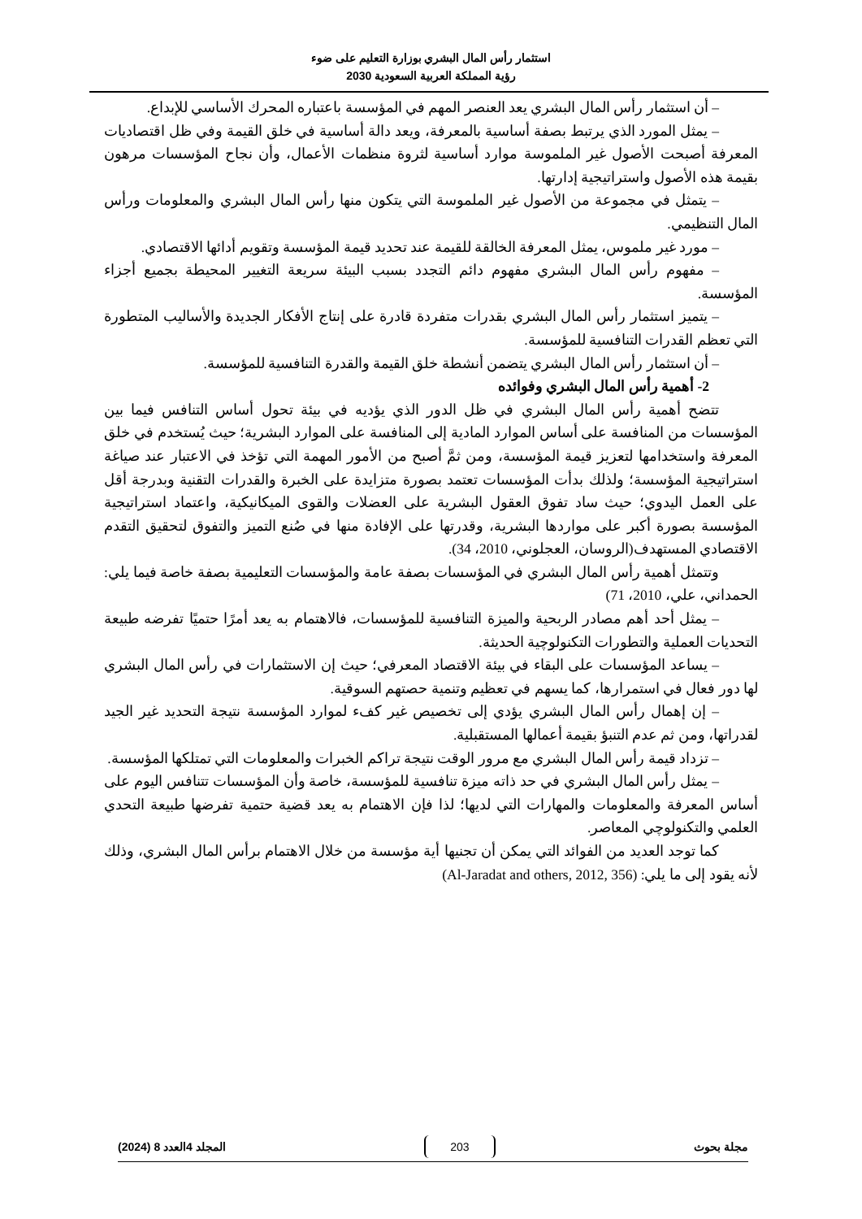استثمار رأس المال البشري بوزارة التعليم على ضوء
رؤية المملكة العربية السعودية 2030
– أن استثمار رأس المال البشري يعد العنصر المهم في المؤسسة باعتباره المحرك الأساسي للإبداع.
– يمثل المورد الذي يرتبط بصفة أساسية بالمعرفة، ويعد دالة أساسية في خلق القيمة وفي ظل اقتصاديات المعرفة أصبحت الأصول غير الملموسة موارد أساسية لثروة منظمات الأعمال، وأن نجاح المؤسسات مرهون بقيمة هذه الأصول واستراتيجية إدارتها.
– يتمثل في مجموعة من الأصول غير الملموسة التي يتكون منها رأس المال البشري والمعلومات ورأس المال التنظيمي.
– مورد غير ملموس، يمثل المعرفة الخالقة للقيمة عند تحديد قيمة المؤسسة وتقويم أدائها الاقتصادي.
– مفهوم رأس المال البشري مفهوم دائم التجدد بسبب البيئة سريعة التغيير المحيطة بجميع أجزاء المؤسسة.
– يتميز استثمار رأس المال البشري بقدرات متفردة قادرة على إنتاج الأفكار الجديدة والأساليب المتطورة التي تعظم القدرات التنافسية للمؤسسة.
– أن استثمار رأس المال البشري يتضمن أنشطة خلق القيمة والقدرة التنافسية للمؤسسة.
2- أهمية رأس المال البشري وفوائده
تتضح أهمية رأس المال البشري في ظل الدور الذي يؤديه في بيئة تحول أساس التنافس فيما بين المؤسسات من المنافسة على أساس الموارد المادية إلى المنافسة على الموارد البشرية؛ حيث يُستخدم في خلق المعرفة واستخدامها لتعزيز قيمة المؤسسة، ومن ثمَّ أصبح من الأمور المهمة التي تؤخذ في الاعتبار عند صياغة استراتيجية المؤسسة؛ ولذلك بدأت المؤسسات تعتمد بصورة متزايدة على الخبرة والقدرات التقنية وبدرجة أقل على العمل اليدوي؛ حيث ساد تفوق العقول البشرية على العضلات والقوى الميكانيكية، واعتماد استراتيجية المؤسسة بصورة أكبر على مواردها البشرية، وقدرتها على الإفادة منها في صُنع التميز والتفوق لتحقيق التقدم الاقتصادي المستهدف(الروسان، العجلوني، 2010، 34).
وتتمثل أهمية رأس المال البشري في المؤسسات بصفة عامة والمؤسسات التعليمية بصفة خاصة فيما يلي: الحمداني، علي، 2010، 71)
– يمثل أحد أهم مصادر الربحية والميزة التنافسية للمؤسسات، فالاهتمام به يعد أمرًا حتميًا تفرضه طبيعة التحديات العملية والتطورات التكنولوچية الحديثة.
– يساعد المؤسسات على البقاء في بيئة الاقتصاد المعرفي؛ حيث إن الاستثمارات في رأس المال البشري لها دور فعال في استمرارها، كما يسهم في تعظيم وتنمية حصتهم السوقية.
– إن إهمال رأس المال البشري يؤدي إلى تخصيص غير كفء لموارد المؤسسة نتيجة التحديد غير الجيد لقدراتها، ومن ثم عدم التنبؤ بقيمة أعمالها المستقبلية.
– تزداد قيمة رأس المال البشري مع مرور الوقت نتيجة تراكم الخبرات والمعلومات التي تمتلكها المؤسسة.
– يمثل رأس المال البشري في حد ذاته ميزة تنافسية للمؤسسة، خاصة وأن المؤسسات تتنافس اليوم على أساس المعرفة والمعلومات والمهارات التي لديها؛ لذا فإن الاهتمام به يعد قضية حتمية تفرضها طبيعة التحدي العلمي والتكنولوچي المعاصر.
كما توجد العديد من الفوائد التي يمكن أن تجنيها أية مؤسسة من خلال الاهتمام برأس المال البشري، وذلك لأنه يقود إلى ما يلي: (Al-Jaradat and others, 2012, 356)
مجلة بحوث 203 المجلد 4العدد 8 (2024)